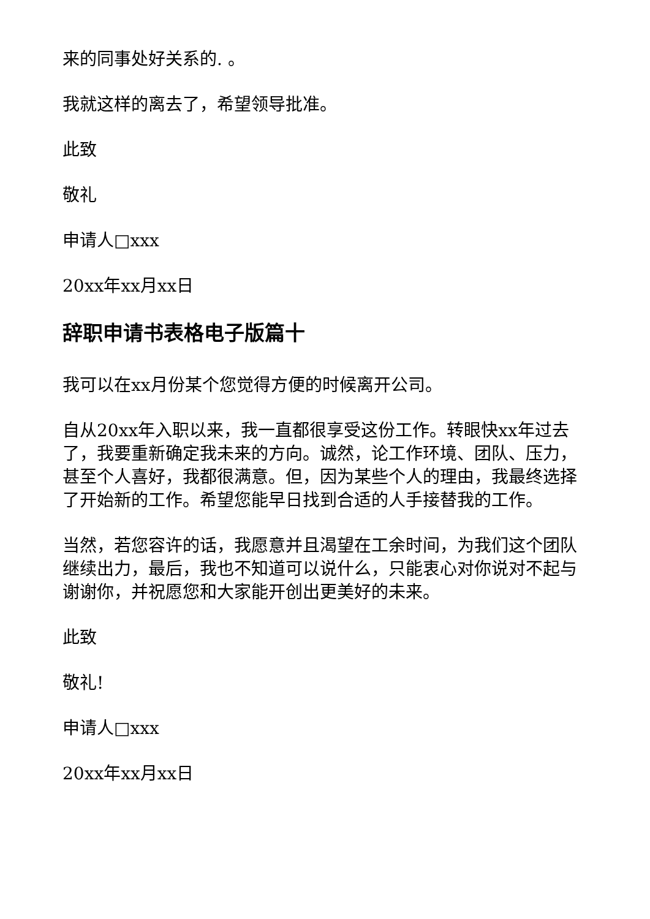来的同事处好关系的. 。
我就这样的离去了，希望领导批准。
此致
敬礼
申请人□xxx
20xx年xx月xx日
辞职申请书表格电子版篇十
我可以在xx月份某个您觉得方便的时候离开公司。
自从20xx年入职以来，我一直都很享受这份工作。转眼快xx年过去了，我要重新确定我未来的方向。诚然，论工作环境、团队、压力，甚至个人喜好，我都很满意。但，因为某些个人的理由，我最终选择了开始新的工作。希望您能早日找到合适的人手接替我的工作。
当然，若您容许的话，我愿意并且渴望在工余时间，为我们这个团队继续出力，最后，我也不知道可以说什么，只能衷心对你说对不起与谢谢你，并祝愿您和大家能开创出更美好的未来。
此致
敬礼!
申请人□xxx
20xx年xx月xx日